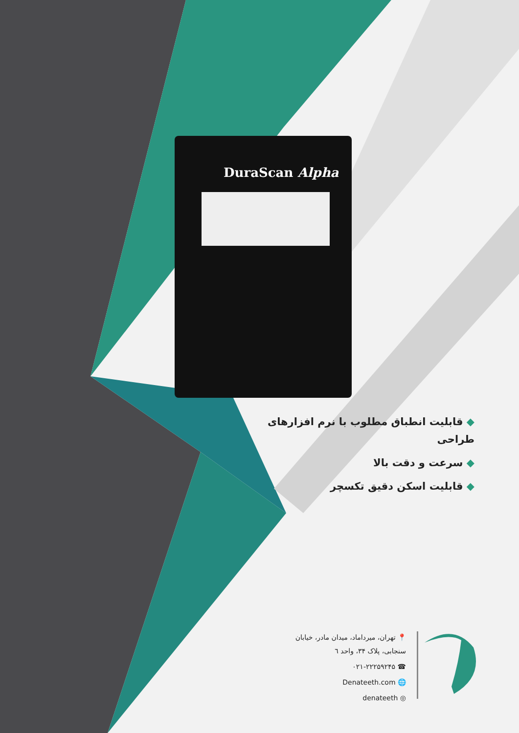DuraScan Alpha
◆ قابلیت انطباق مطلوب با نرم افزارهای طراحی
◆ سرعت و دقت بالا
◆ قابلیت اسکن دقیق تکسچر
📍 تهران، میرداماد، میدان مادر، خیابان سنجابی، پلاک ۳۴، واحد ٦
☎ ۰۲۱-۲۲۲۵۹۲۴۵
🌐 Denateeth.com
◎ denateeth